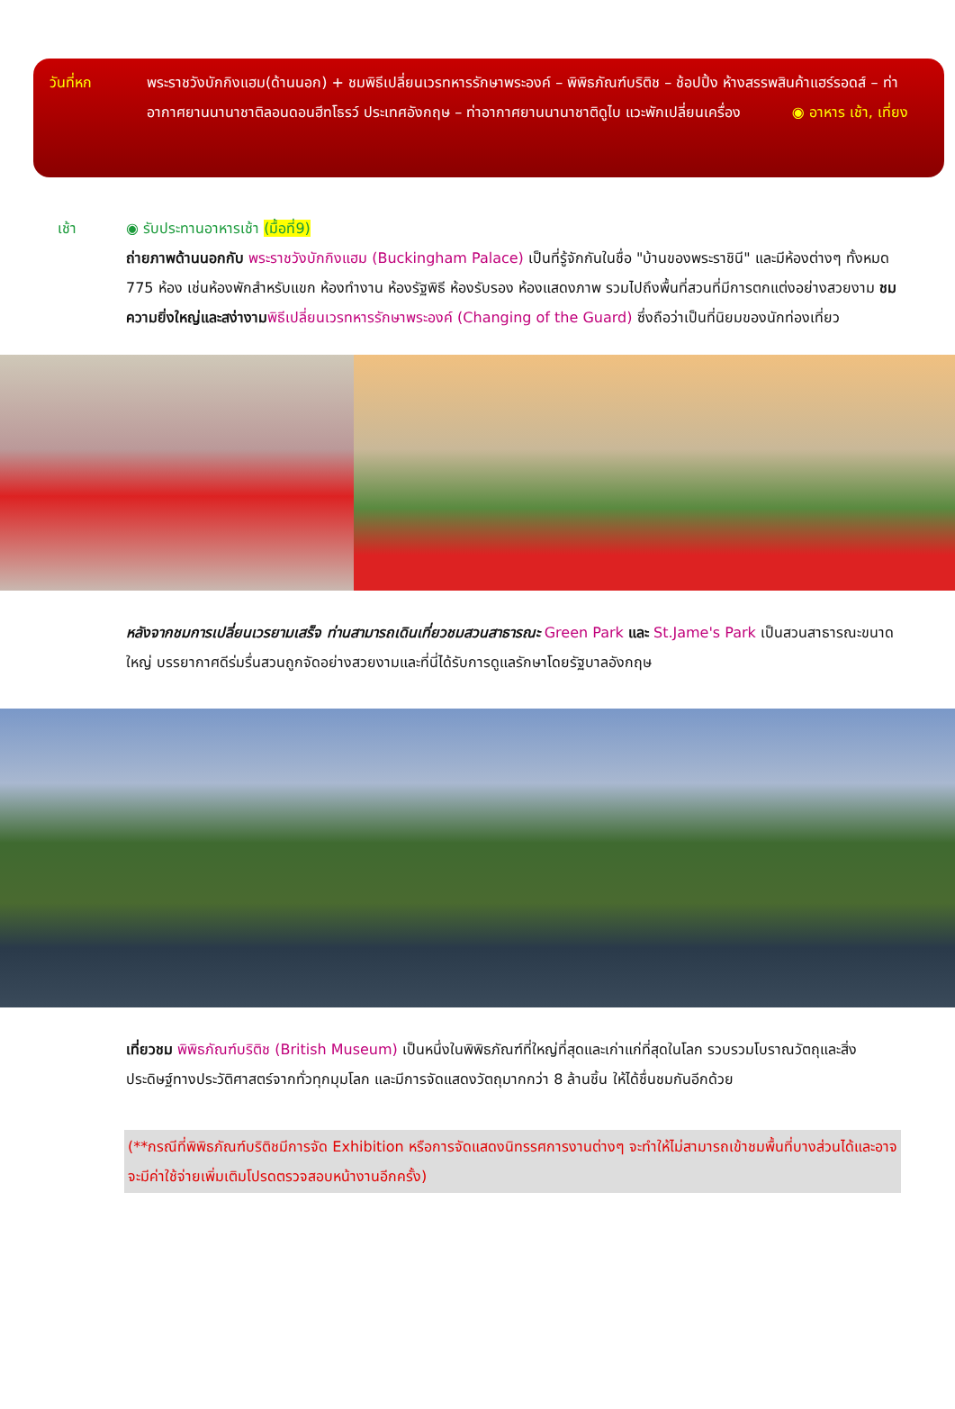วันที่หก พระราชวังบักกิงแฮม(ด้านนอก) + ชมพิธีเปลี่ยนเวรทหารรักษาพระองค์ – พิพิธภัณฑ์บริติช – ช้อปปิ้ง ห้างสรรพสินค้าแฮร์รอดส์ – ท่าอากาศยานนานาชาติลอนดอนฮีทโธรว์ ประเทศอังกฤษ – ท่าอากาศยานนานาชาติดูไบ แวะพักเปลี่ยนเครื่อง ◉ อาหาร เช้า, เที่ยง
เช้า ◉ รับประทานอาหารเช้า (มื้อที่9)
ถ่ายภาพด้านนอกกับ พระราชวังบักกิงแฮม (Buckingham Palace) เป็นที่รู้จักกันในชื่อ "บ้านของพระราชินี" และมีห้องต่างๆ ทั้งหมด 775 ห้อง เช่นห้องพักสำหรับแขก ห้องทำงาน ห้องรัฐพิธี ห้องรับรอง ห้องแสดงภาพ รวมไปถึงพื้นที่สวนที่มีการตกแต่งอย่างสวยงาม ชมความยิ่งใหญ่และสง่างาม พิธีเปลี่ยนเวรทหารรักษาพระองค์ (Changing of the Guard) ซึ่งถือว่าเป็นที่นิยมของนักท่องเที่ยว
หลังจากชมการเปลี่ยนเวรยามเสร็จ ท่านสามารถเดินเที่ยวชมสวนสาธารณะ Green Park และ St.Jame's Park เป็นสวนสาธารณะขนาดใหญ่ บรรยากาศดีร่มรื่นสวนถูกจัดอย่างสวยงามและที่นี่ได้รับการดูแลรักษาโดยรัฐบาลอังกฤษ
เที่ยวชม พิพิธภัณฑ์บริติช (British Museum) เป็นหนึ่งในพิพิธภัณฑ์ที่ใหญ่ที่สุดและเก่าแก่ที่สุดในโลก รวบรวมโบราณวัตถุและสิ่งประดิษฐ์ทางประวัติศาสตร์จากทั่วทุกมุมโลก และมีการจัดแสดงวัตถุมากกว่า 8 ล้านชิ้น ให้ได้ชื่นชมกันอีกด้วย
(**กรณีที่พิพิธภัณฑ์บริติชมีการจัด Exhibition หรือการจัดแสดงนิทรรศการงานต่างๆ จะทำให้ไม่สามารถเข้าชมพื้นที่บางส่วนได้และอาจจะมีค่าใช้จ่ายเพิ่มเติมโปรดตรวจสอบหน้างานอีกครั้ง)